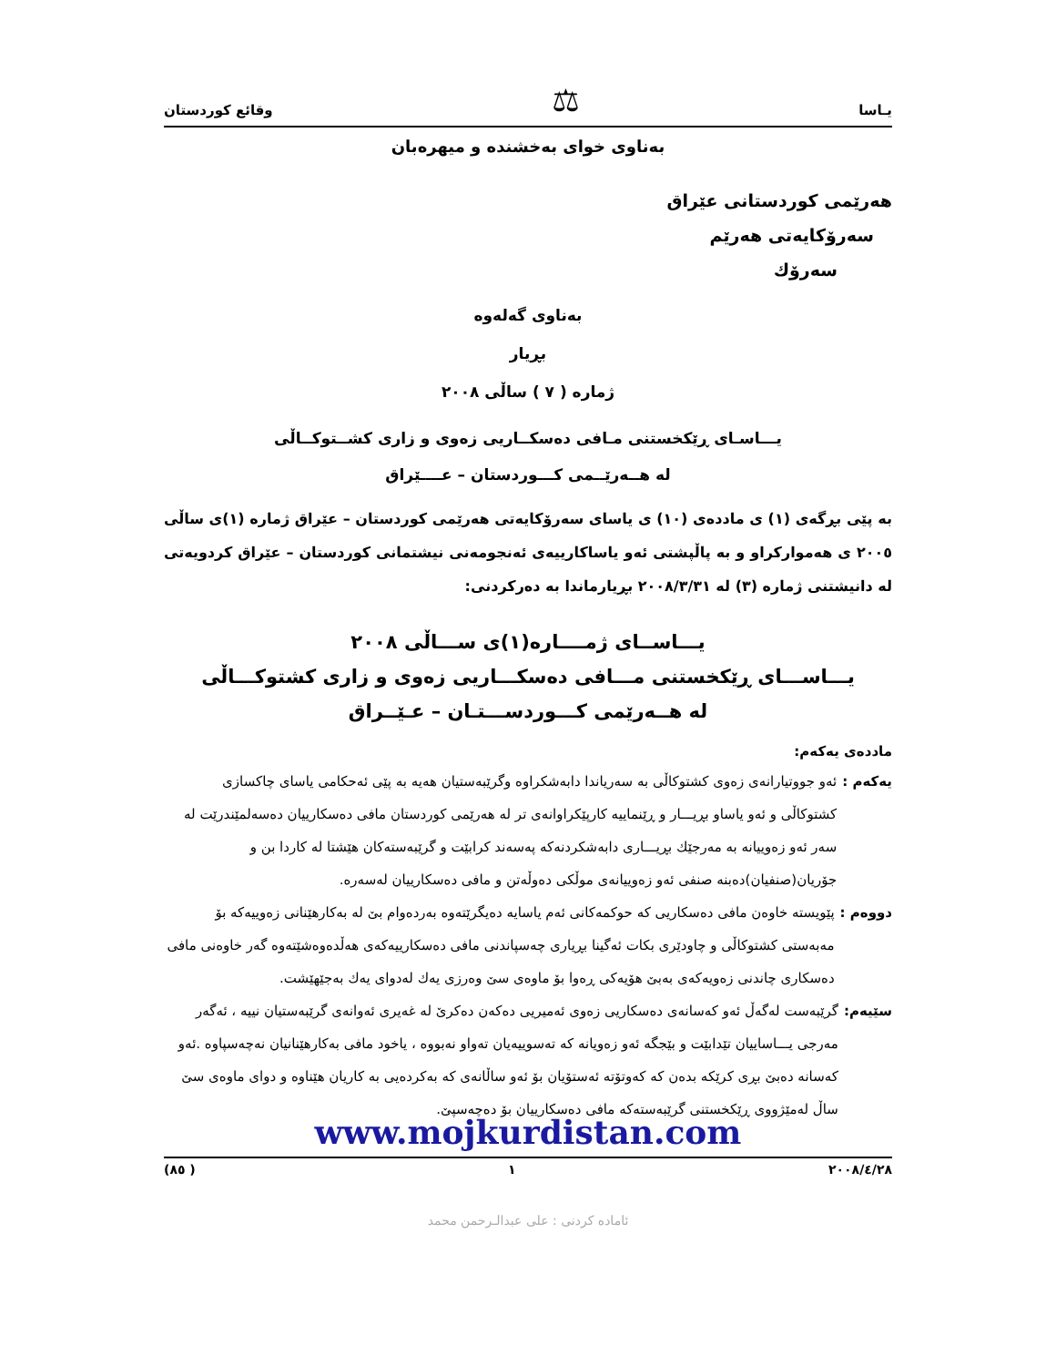یـاسا ⚖ وقائع كوردستان
بەناوی خوای بەخشندە و میهرەبان
هەرێمی كوردستانی عێراق
سەرۆكایەتی هەرێم
سەرۆك
بەناوی گەلەوە
بڕیار
ژمارە ( ٧ ) ساڵی ٢٠٠٨
یـــاسـای ڕێكخستنی مـافی دەسكــاریی زەوی و زاری كشــتوكــاڵی
لە هــەرێــمی كـــوردستان – عــــێراق
بە پێی بڕگەی (١) ی ماددەی (١٠) ی یاسای سەرۆكایەتی هەرێمی كوردستان – عێراق ژمارە (١)ی ساڵی ٢٠٠٥ ی هەمواركراو و بە پاڵپشتی ئەو یاساكارییەی ئەنجومەنی نیشتمانی كوردستان – عێراق كردویەتی لە دانیشتنی ژمارە (٣) لە ٢٠٠٨/٣/٣١ بڕیارماندا بە دەركردنی:
یـــاســای ژمــــارە(١)ی ســـاڵی ٢٠٠٨
یـــاســـای ڕێكخستنی مـــافی دەسكـــاریی زەوی و زاری كشتوكـــاڵی
لە هــەرێمی كـــوردســـتـان – عـێــراق
ماددەی یەكەم:
یەكەم : ئەو جووتیارانەی زەوی كشتوكاڵی بە سەریاندا دابەشكراوە وگرێبەستیان هەیە بە پێی ئەحكامی یاسای چاكسازی كشتوكاڵی و ئەو یاساو بڕیـــار و ڕێنماییە كارپێكراوانەی تر لە هەرێمی كوردستان مافی دەسكارییان دەسەلمێندرێت لە سەر ئەو زەوییانە بە مەرجێك بڕیـــاری دابەشكردنەكە پەسەند كرابێت و گرێبەستەكان هێشتا لە كاردا بن و جۆریان(صنفیان)دەبنە صنفی ئەو زەوییانەی موڵكی دەوڵەتن و مافی دەسكارییان لەسەرە.
دووەم : پێویستە خاوەن مافی دەسكاریی كە حوكمەكانی ئەم یاسایە دەیگرێتەوە بەردەوام بێ لە بەكارهێنانی زەوییەكە بۆ مەبەستی كشتوكاڵی و چاودێری بكات ئەگینا بڕیاری چەسپاندنی مافی دەسكارییەكەی هەڵدەوەشێتەوە گەر خاوەنی مافی دەسكاری چاندنی زەویەكەی بەبێ هۆیەكی ڕەوا بۆ ماوەی سێ وەرزی یەك لەدوای یەك بەجێهێشت.
سێیەم: گرێبەست لەگەڵ ئەو كەسانەی دەسكاریی زەوی ئەمیریی دەكەن دەكرێ لە غەیری ئەوانەی گرێبەستیان نییە ، ئەگەر مەرجی یـــاساییان تێدابێت و بێجگە ئەو زەویانە كە تەسوییەیان تەواو نەبووە ، یاخود مافی بەكارهێنانیان نەچەسپاوە .ئەو كەسانە دەبێ بڕی كرێكە بدەن كە كەوتۆتە ئەستۆیان بۆ ئەو ساڵانەی كە بەكردەیی بە كاریان هێناوە و دوای ماوەی سێ ساڵ لەمێژووی ڕێكخستنی گرێبەستەكە مافی دەسكارییان بۆ دەچەسپێ.
www.mojkurdistan.com
٢٠٠٨/٤/٢٨ ١ ( ٨٥)
ئامادە كردنی : علی عبدالـرحمن محمد